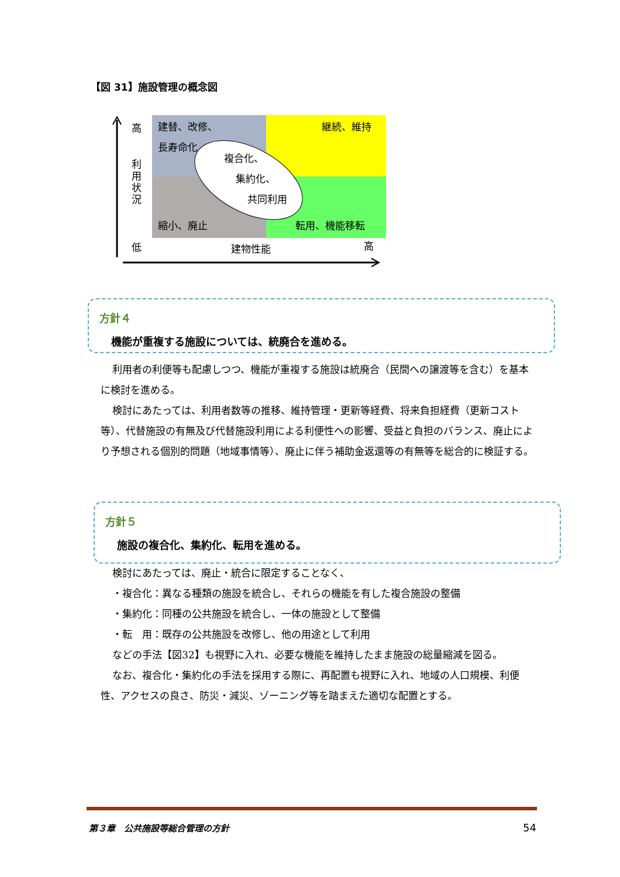【図 31】施設管理の概念図
高
利
用
状
況
低
建物性能
高
建替、改修、
長寿命化
継続、維持
複合化、
集約化、
共同利用
縮小、廃止
転用、機能移転
方針４
機能が重複する施設については、統廃合を進める。
利用者の利便等も配慮しつつ、機能が重複する施設は統廃合（民間への譲渡等を含む）を基本に検討を進める。
検討にあたっては、利用者数等の推移、維持管理・更新等経費、将来負担経費（更新コスト等）、代替施設の有無及び代替施設利用による利便性への影響、受益と負担のバランス、廃止により予想される個別的問題（地域事情等）、廃止に伴う補助金返還等の有無等を総合的に検証する。
方針５
施設の複合化、集約化、転用を進める。
検討にあたっては、廃止・統合に限定することなく、
・複合化：異なる種類の施設を統合し、それらの機能を有した複合施設の整備
・集約化：同種の公共施設を統合し、一体の施設として整備
・転　用：既存の公共施設を改修し、他の用途として利用
などの手法【図32】も視野に入れ、必要な機能を維持したまま施設の総量縮減を図る。
なお、複合化・集約化の手法を採用する際に、再配置も視野に入れ、地域の人口規模、利便性、アクセスの良さ、防災・減災、ゾーニング等を踏まえた適切な配置とする。
第３章　公共施設等総合管理の方針 54